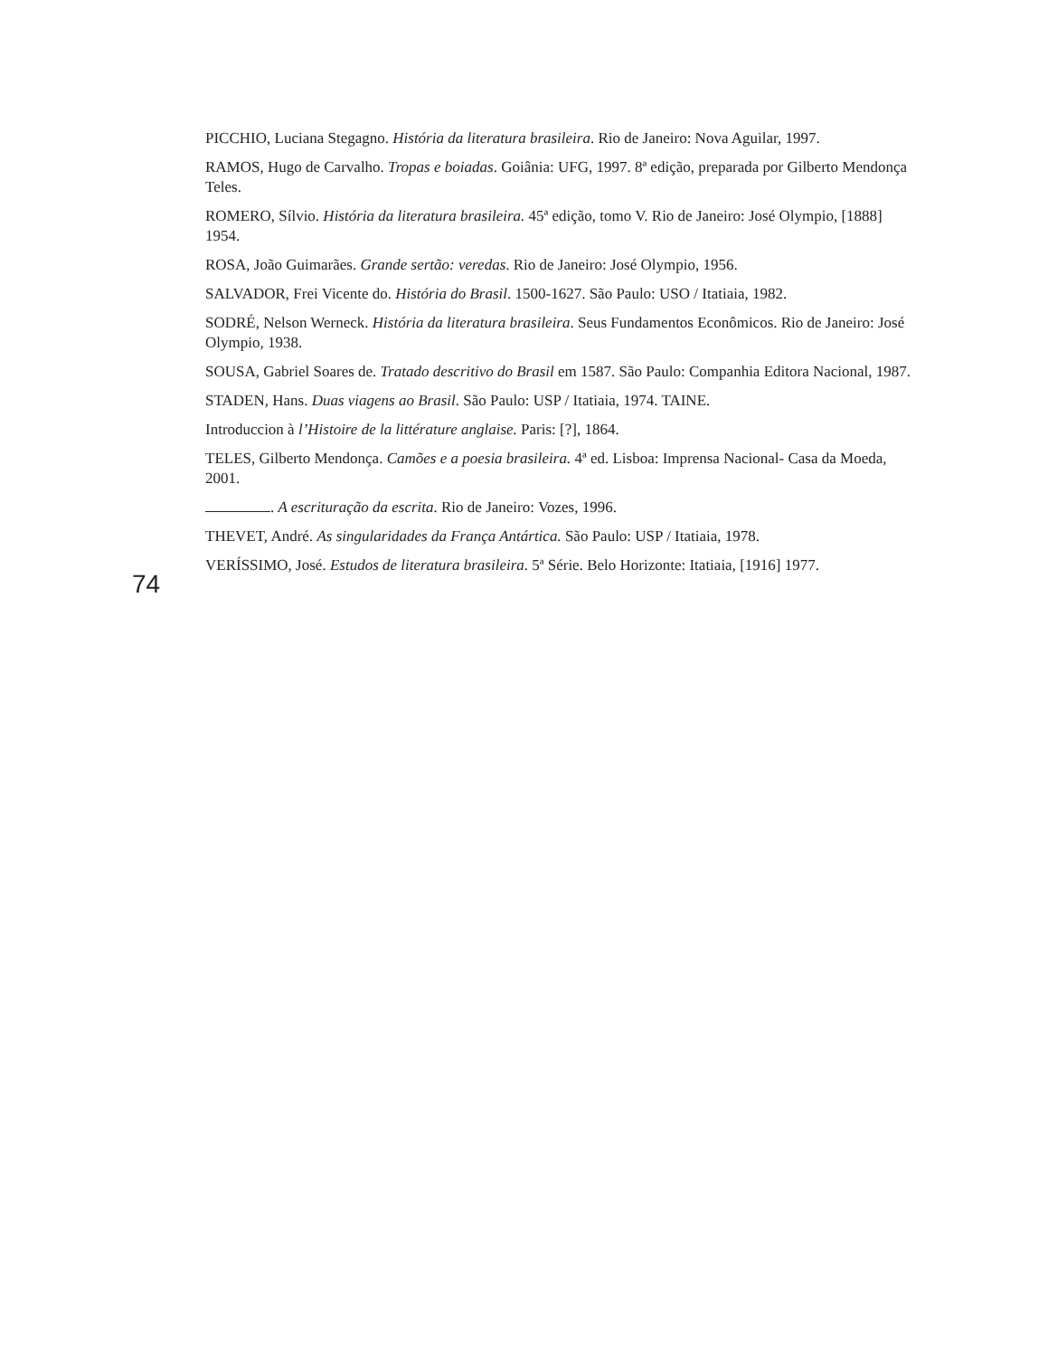PICCHIO, Luciana Stegagno. História da literatura brasileira. Rio de Janeiro: Nova Aguilar, 1997.
RAMOS, Hugo de Carvalho. Tropas e boiadas. Goiânia: UFG, 1997. 8ª edição, preparada por Gilberto Mendonça Teles.
ROMERO, Sílvio. História da literatura brasileira. 45ª edição, tomo V. Rio de Janeiro: José Olympio, [1888] 1954.
ROSA, João Guimarães. Grande sertão: veredas. Rio de Janeiro: José Olympio, 1956.
SALVADOR, Frei Vicente do. História do Brasil. 1500-1627. São Paulo: USO / Itatiaia, 1982.
SODRÉ, Nelson Werneck. História da literatura brasileira. Seus Fundamentos Econômicos. Rio de Janeiro: José Olympio, 1938.
SOUSA, Gabriel Soares de. Tratado descritivo do Brasil em 1587. São Paulo: Companhia Editora Nacional, 1987.
STADEN, Hans. Duas viagens ao Brasil. São Paulo: USP / Itatiaia, 1974. TAINE.
Introduccion à l’Histoire de la littérature anglaise. Paris: [?], 1864.
TELES, Gilberto Mendonça. Camões e a poesia brasileira. 4ª ed. Lisboa: Imprensa Nacional- Casa da Moeda, 2001.
. A escrituração da escrita. Rio de Janeiro: Vozes, 1996.
THEVET, André. As singularidades da França Antártica. São Paulo: USP / Itatiaia, 1978.
VERÍSSIMO, José. Estudos de literatura brasileira. 5ª Série. Belo Horizonte: Itatiaia, [1916] 1977.
74